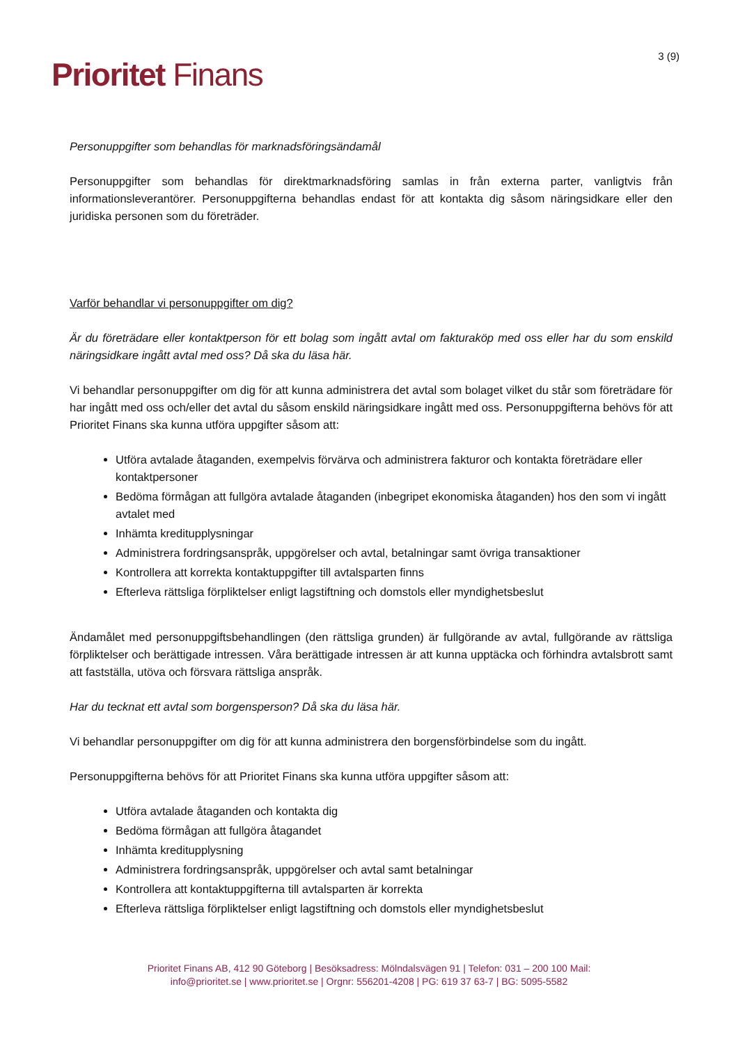Prioritet Finans
3 (9)
Personuppgifter som behandlas för marknadsföringsändamål
Personuppgifter som behandlas för direktmarknadsföring samlas in från externa parter, vanligtvis från informationsleverantörer. Personuppgifterna behandlas endast för att kontakta dig såsom näringsidkare eller den juridiska personen som du företräder.
Varför behandlar vi personuppgifter om dig?
Är du företrädare eller kontaktperson för ett bolag som ingått avtal om fakturaköp med oss eller har du som enskild näringsidkare ingått avtal med oss? Då ska du läsa här.
Vi behandlar personuppgifter om dig för att kunna administrera det avtal som bolaget vilket du står som företrädare för har ingått med oss och/eller det avtal du såsom enskild näringsidkare ingått med oss. Personuppgifterna behövs för att Prioritet Finans ska kunna utföra uppgifter såsom att:
Utföra avtalade åtaganden, exempelvis förvärva och administrera fakturor och kontakta företrädare eller kontaktpersoner
Bedöma förmågan att fullgöra avtalade åtaganden (inbegripet ekonomiska åtaganden) hos den som vi ingått avtalet med
Inhämta kreditupplysningar
Administrera fordringsanspråk, uppgörelser och avtal, betalningar samt övriga transaktioner
Kontrollera att korrekta kontaktuppgifter till avtalsparten finns
Efterleva rättsliga förpliktelser enligt lagstiftning och domstols eller myndighetsbeslut
Ändamålet med personuppgiftsbehandlingen (den rättsliga grunden) är fullgörande av avtal, fullgörande av rättsliga förpliktelser och berättigade intressen. Våra berättigade intressen är att kunna upptäcka och förhindra avtalsbrott samt att fastställa, utöva och försvara rättsliga anspråk.
Har du tecknat ett avtal som borgensperson? Då ska du läsa här.
Vi behandlar personuppgifter om dig för att kunna administrera den borgensförbindelse som du ingått.
Personuppgifterna behövs för att Prioritet Finans ska kunna utföra uppgifter såsom att:
Utföra avtalade åtaganden och kontakta dig
Bedöma förmågan att fullgöra åtagandet
Inhämta kreditupplysning
Administrera fordringsanspråk, uppgörelser och avtal samt betalningar
Kontrollera att kontaktuppgifterna till avtalsparten är korrekta
Efterleva rättsliga förpliktelser enligt lagstiftning och domstols eller myndighetsbeslut
Prioritet Finans AB, 412 90 Göteborg | Besöksadress: Mölndalsvägen 91 | Telefon: 031 – 200 100 Mail:
info@prioritet.se | www.prioritet.se | Orgnr: 556201-4208 | PG: 619 37 63-7 | BG: 5095-5582